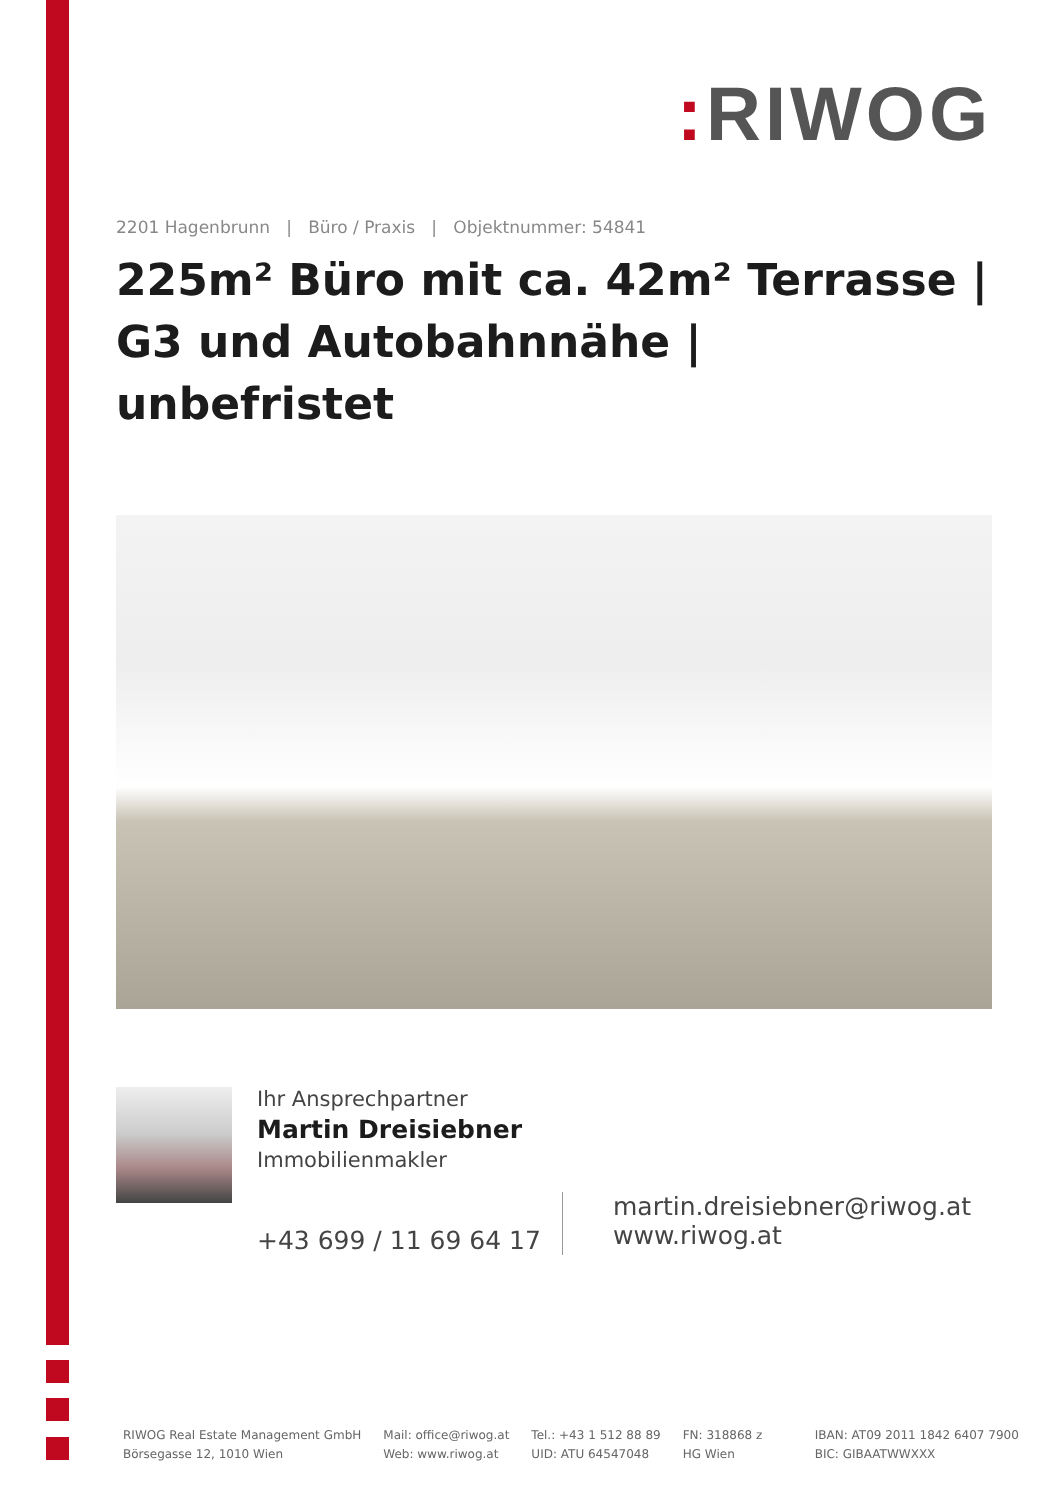: RIWOG
2201 Hagenbrunn | Büro / Praxis | Objektnummer: 54841
225m² Büro mit ca. 42m² Terrasse | G3 und Autobahnnähe | unbefristet
Ihr Ansprechpartner
Martin Dreisiebner
Immobilienmakler
+43 699 / 11 69 64 17
martin.dreisiebner@riwog.at
www.riwog.at
RIWOG Real Estate Management GmbH
Börsegasse 12, 1010 Wien
Mail: office@riwog.at
Web: www.riwog.at
Tel.: +43 1 512 88 89
UID: ATU 64547048
FN: 318868 z
HG Wien
IBAN: AT09 2011 1842 6407 7900
BIC: GIBAATWWXXX